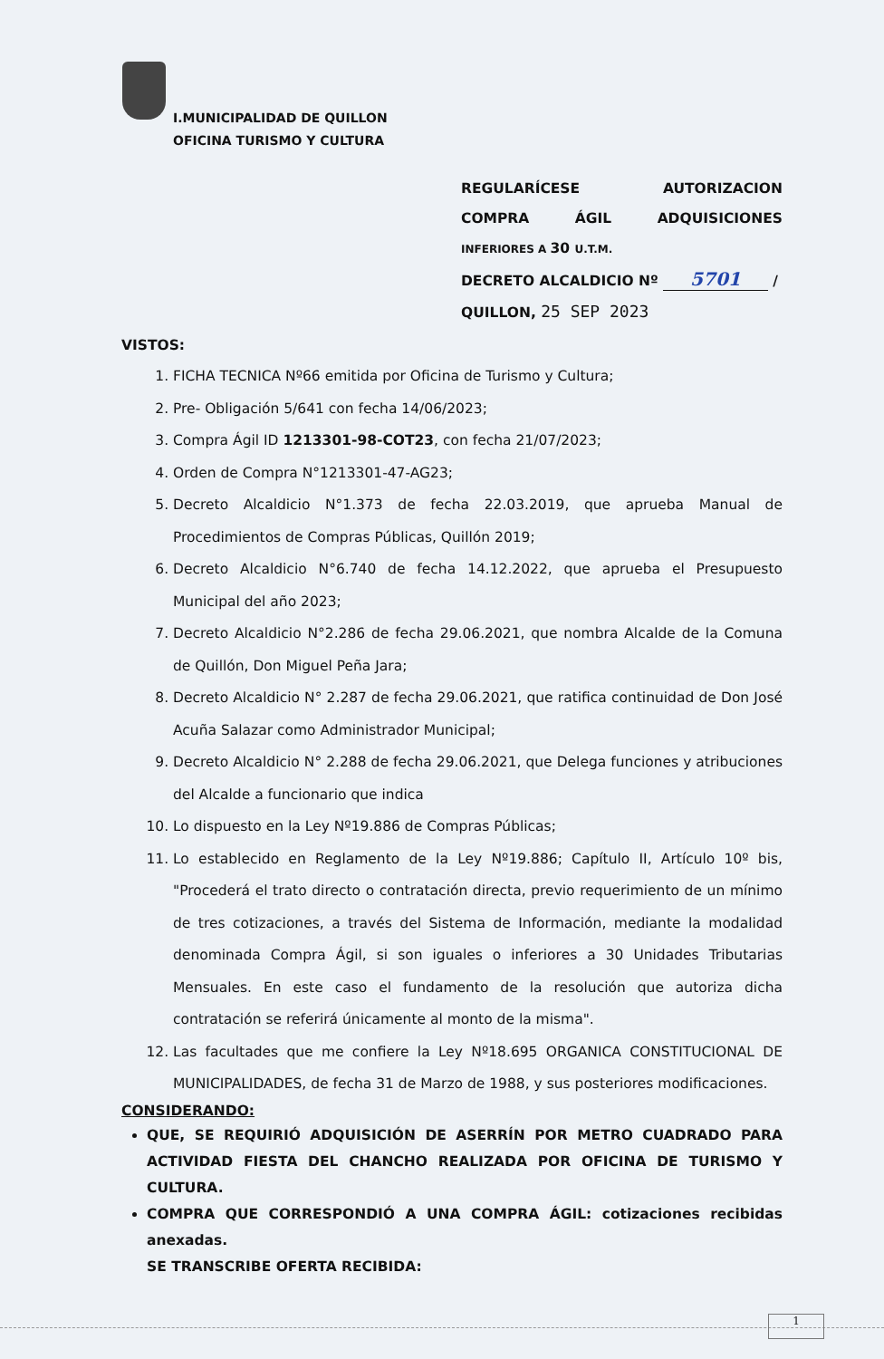I.MUNICIPALIDAD DE QUILLON
OFICINA TURISMO Y CULTURA
REGULARÍCESE AUTORIZACION
COMPRA ÁGIL ADQUISICIONES
INFERIORES A 30 U.T.M.
DECRETO ALCALDICIO Nº 5701 /
QUILLON, 25 SEP 2023
VISTOS:
1. FICHA TECNICA Nº66 emitida por Oficina de Turismo y Cultura;
2. Pre- Obligación 5/641 con fecha 14/06/2023;
3. Compra Ágil ID 1213301-98-COT23, con fecha 21/07/2023;
4. Orden de Compra N°1213301-47-AG23;
5. Decreto Alcaldicio N°1.373 de fecha 22.03.2019, que aprueba Manual de Procedimientos de Compras Públicas, Quillón 2019;
6. Decreto Alcaldicio N°6.740 de fecha 14.12.2022, que aprueba el Presupuesto Municipal del año 2023;
7. Decreto Alcaldicio N°2.286 de fecha 29.06.2021, que nombra Alcalde de la Comuna de Quillón, Don Miguel Peña Jara;
8. Decreto Alcaldicio N° 2.287 de fecha 29.06.2021, que ratifica continuidad de Don José Acuña Salazar como Administrador Municipal;
9. Decreto Alcaldicio N° 2.288 de fecha 29.06.2021, que Delega funciones y atribuciones del Alcalde a funcionario que indica
10. Lo dispuesto en la Ley Nº19.886 de Compras Públicas;
11. Lo establecido en Reglamento de la Ley Nº19.886; Capítulo II, Artículo 10º bis, "Procederá el trato directo o contratación directa, previo requerimiento de un mínimo de tres cotizaciones, a través del Sistema de Información, mediante la modalidad denominada Compra Ágil, si son iguales o inferiores a 30 Unidades Tributarias Mensuales. En este caso el fundamento de la resolución que autoriza dicha contratación se referirá únicamente al monto de la misma".
12. Las facultades que me confiere la Ley Nº18.695 ORGANICA CONSTITUCIONAL DE MUNICIPALIDADES, de fecha 31 de Marzo de 1988, y sus posteriores modificaciones.
CONSIDERANDO:
QUE, SE REQUIRIÓ ADQUISICIÓN DE ASERRÍN POR METRO CUADRADO PARA ACTIVIDAD FIESTA DEL CHANCHO REALIZADA POR OFICINA DE TURISMO Y CULTURA.
COMPRA QUE CORRESPONDIÓ A UNA COMPRA ÁGIL: cotizaciones recibidas anexadas.
SE TRANSCRIBE OFERTA RECIBIDA:
1